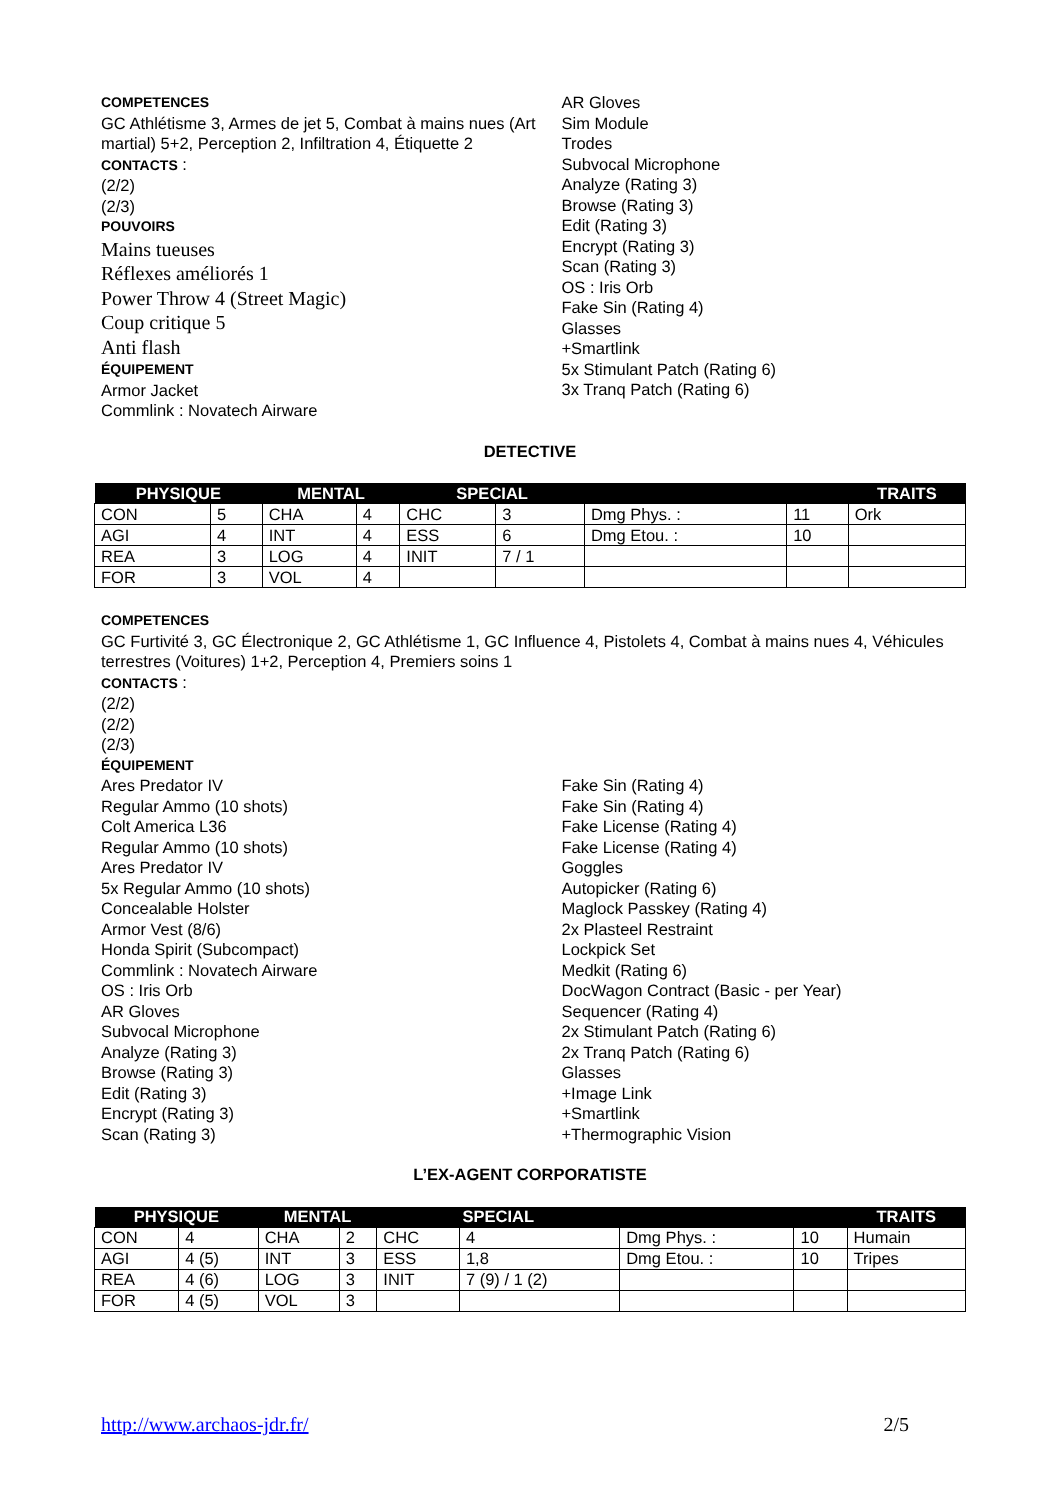COMPETENCES
GC Athlétisme 3, Armes de jet 5, Combat à mains nues (Art martial) 5+2, Perception 2, Infiltration 4, Étiquette 2
CONTACTS :
(2/2)
(2/3)
POUVOIRS
Mains tueuses
Réflexes améliorés 1
Power Throw 4 (Street Magic)
Coup critique 5
Anti flash
ÉQUIPEMENT
Armor Jacket
Commlink : Novatech Airware
AR Gloves
Sim Module
Trodes
Subvocal Microphone
Analyze (Rating 3)
Browse (Rating 3)
Edit (Rating 3)
Encrypt (Rating 3)
Scan (Rating 3)
OS : Iris Orb
Fake Sin (Rating 4)
Glasses
+Smartlink
5x Stimulant Patch (Rating 6)
3x Tranq Patch (Rating 6)
DETECTIVE
| PHYSIQUE | | MENTAL | | SPECIAL | | | | TRAITS |
| --- | --- | --- | --- | --- | --- | --- | --- | --- |
| CON | 5 | CHA | 4 | CHC | 3 | Dmg Phys. : | 11 | Ork |
| AGI | 4 | INT | 4 | ESS | 6 | Dmg Etou. : | 10 | |
| REA | 3 | LOG | 4 | INIT | 7 / 1 | | | |
| FOR | 3 | VOL | 4 | | | | | |
COMPETENCES
GC Furtivité 3, GC Électronique 2, GC Athlétisme 1, GC Influence 4, Pistolets 4, Combat à mains nues 4, Véhicules terrestres (Voitures) 1+2, Perception 4, Premiers soins 1
CONTACTS :
(2/2)
(2/2)
(2/3)
ÉQUIPEMENT
Ares Predator IV
Regular Ammo (10 shots)
Colt America L36
Regular Ammo (10 shots)
Ares Predator IV
5x Regular Ammo (10 shots)
Concealable Holster
Armor Vest (8/6)
Honda Spirit (Subcompact)
Commlink : Novatech Airware
OS : Iris Orb
AR Gloves
Subvocal Microphone
Analyze (Rating 3)
Browse (Rating 3)
Edit (Rating 3)
Encrypt (Rating 3)
Scan (Rating 3)
Fake Sin (Rating 4)
Fake Sin (Rating 4)
Fake License (Rating 4)
Fake License (Rating 4)
Goggles
Autopicker (Rating 6)
Maglock Passkey (Rating 4)
2x Plasteel Restraint
Lockpick Set
Medkit (Rating 6)
DocWagon Contract (Basic - per Year)
Sequencer (Rating 4)
2x Stimulant Patch (Rating 6)
2x Tranq Patch (Rating 6)
Glasses
+Image Link
+Smartlink
+Thermographic Vision
L’EX-AGENT CORPORATISTE
| PHYSIQUE | | MENTAL | | SPECIAL | | | | TRAITS |
| --- | --- | --- | --- | --- | --- | --- | --- | --- |
| CON | 4 | CHA | 2 | CHC | 4 | Dmg Phys. : | 10 | Humain |
| AGI | 4 (5) | INT | 3 | ESS | 1,8 | Dmg Etou. : | 10 | Tripes |
| REA | 4 (6) | LOG | 3 | INIT | 7 (9) / 1 (2) | | | |
| FOR | 4 (5) | VOL | 3 | | | | | |
http://www.archaos-jdr.fr/ 2/5